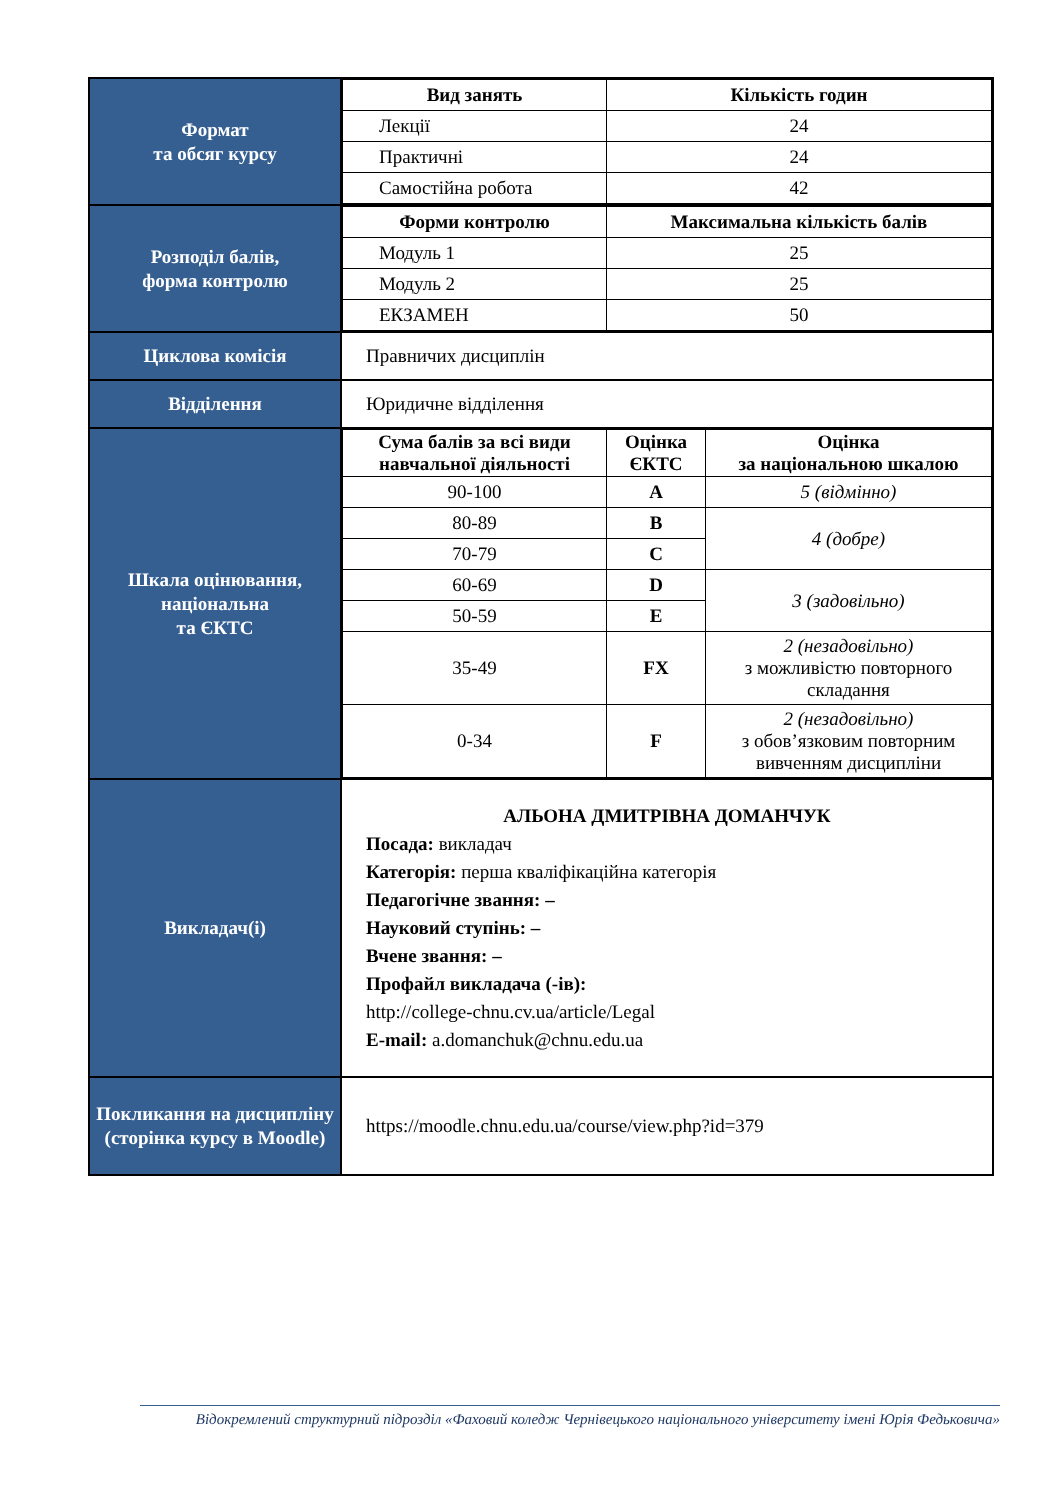| Формат та обсяг курсу | / Вид занять / Кількість годин / / --- / --- / / Лекції / 24 / / Практичні / 24 / / Самостійна робота / 42 / |
| Розподіл балів, форма контролю | / Форми контролю / Максимальна кількість балів / / --- / --- / / Модуль 1 / 25 / / Модуль 2 / 25 / / ЕКЗАМЕН / 50 / |
| Циклова комісія | Правничих дисциплін |
| Відділення | Юридичне відділення |
| Шкала оцінювання, національна та ЄКТС | / Сума балів за всі види навчальної діяльності / Оцінка ЄКТС / Оцінка за національною шкалою / / --- / --- / --- / / 90-100 / A / 5 (відмінно) / / 80-89 / B / 4 (добре) / / 70-79 / C / / / 60-69 / D / 3 (задовільно) / / 50-59 / E / / / 35-49 / FX / 2 (незадовільно) з можливістю повторного складання / / 0-34 / F / 2 (незадовільно) з обов’язковим повторним вивченням дисципліни / |
| Викладач(і) | АЛЬОНА ДМИТРІВНА ДОМАНЧУК Посада: викладач Категорія: перша кваліфікаційна категорія Педагогічне звання: – Науковий ступінь: – Вчене звання: – Профайл викладача (-ів): http://college-chnu.cv.ua/article/Legal E-mail: a.domanchuk@chnu.edu.ua |
| Покликання на дисципліну (сторінка курсу в Moodle) | https://moodle.chnu.edu.ua/course/view.php?id=379 |
Відокремлений структурний підрозділ «Фаховий коледж Чернівецького національного університету імені Юрія Федьковича»